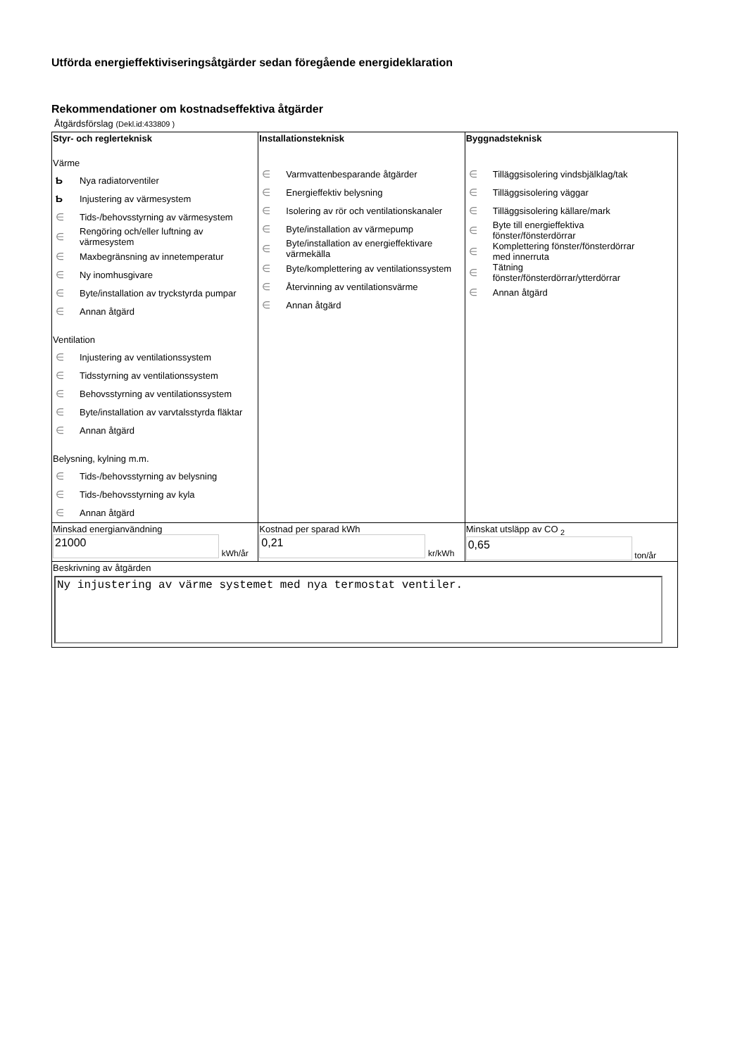Utförda energieffektiviseringsåtgärder sedan föregående energideklaration
Rekommendationer om kostnadseffektiva åtgärder
Åtgärdsförslag (Dekl.id:433809 )
| Styr- och reglerteknisk Värme Ƅ Nya radiatorventiler Ƅ Injustering av värmesystem ∈ Tids-/behovsstyrning av värmesystem ∈ Rengöring och/eller luftning av värmesystem ∈ Maxbegränsning av innetemperatur ∈ Ny inomhusgivare ∈ Byte/installation av tryckstyrda pumpar ∈ Annan åtgärd Ventilation ∈ Injustering av ventilationssystem ∈ Tidsstyrning av ventilationssystem ∈ Behovsstyrning av ventilationssystem ∈ Byte/installation av varvtalsstyrda fläktar ∈ Annan åtgärd Belysning, kylning m.m. ∈ Tids-/behovsstyrning av belysning ∈ Tids-/behovsstyrning av kyla ∈ Annan åtgärd | Installationsteknisk ∈ Varmvattenbesparande åtgärder ∈ Energieffektiv belysning ∈ Isolering av rör och ventilationskanaler ∈ Byte/installation av värmepump ∈ Byte/installation av energieffektivare värmekälla ∈ Byte/komplettering av ventilationssystem ∈ Återvinning av ventilationsvärme ∈ Annan åtgärd | Byggnadsteknisk ∈ Tilläggsisolering vindsbjälklag/tak ∈ Tilläggsisolering väggar ∈ Tilläggsisolering källare/mark ∈ Byte till energieffektiva fönster/fönsterdörrar ∈ Komplettering fönster/fönsterdörrar med innerruta ∈ Tätning fönster/fönsterdörrar/ytterdörrar ∈ Annan åtgärd |
| Minskad energianvändning 21000 kWh/år | Kostnad per sparad kWh 0,21 kr/kWh | Minskat utsläpp av CO <sub>2</sub> 0,65 ton/år |
| Beskrivning av åtgärden Ny injustering av värme systemet med nya termostat ventiler. | | |